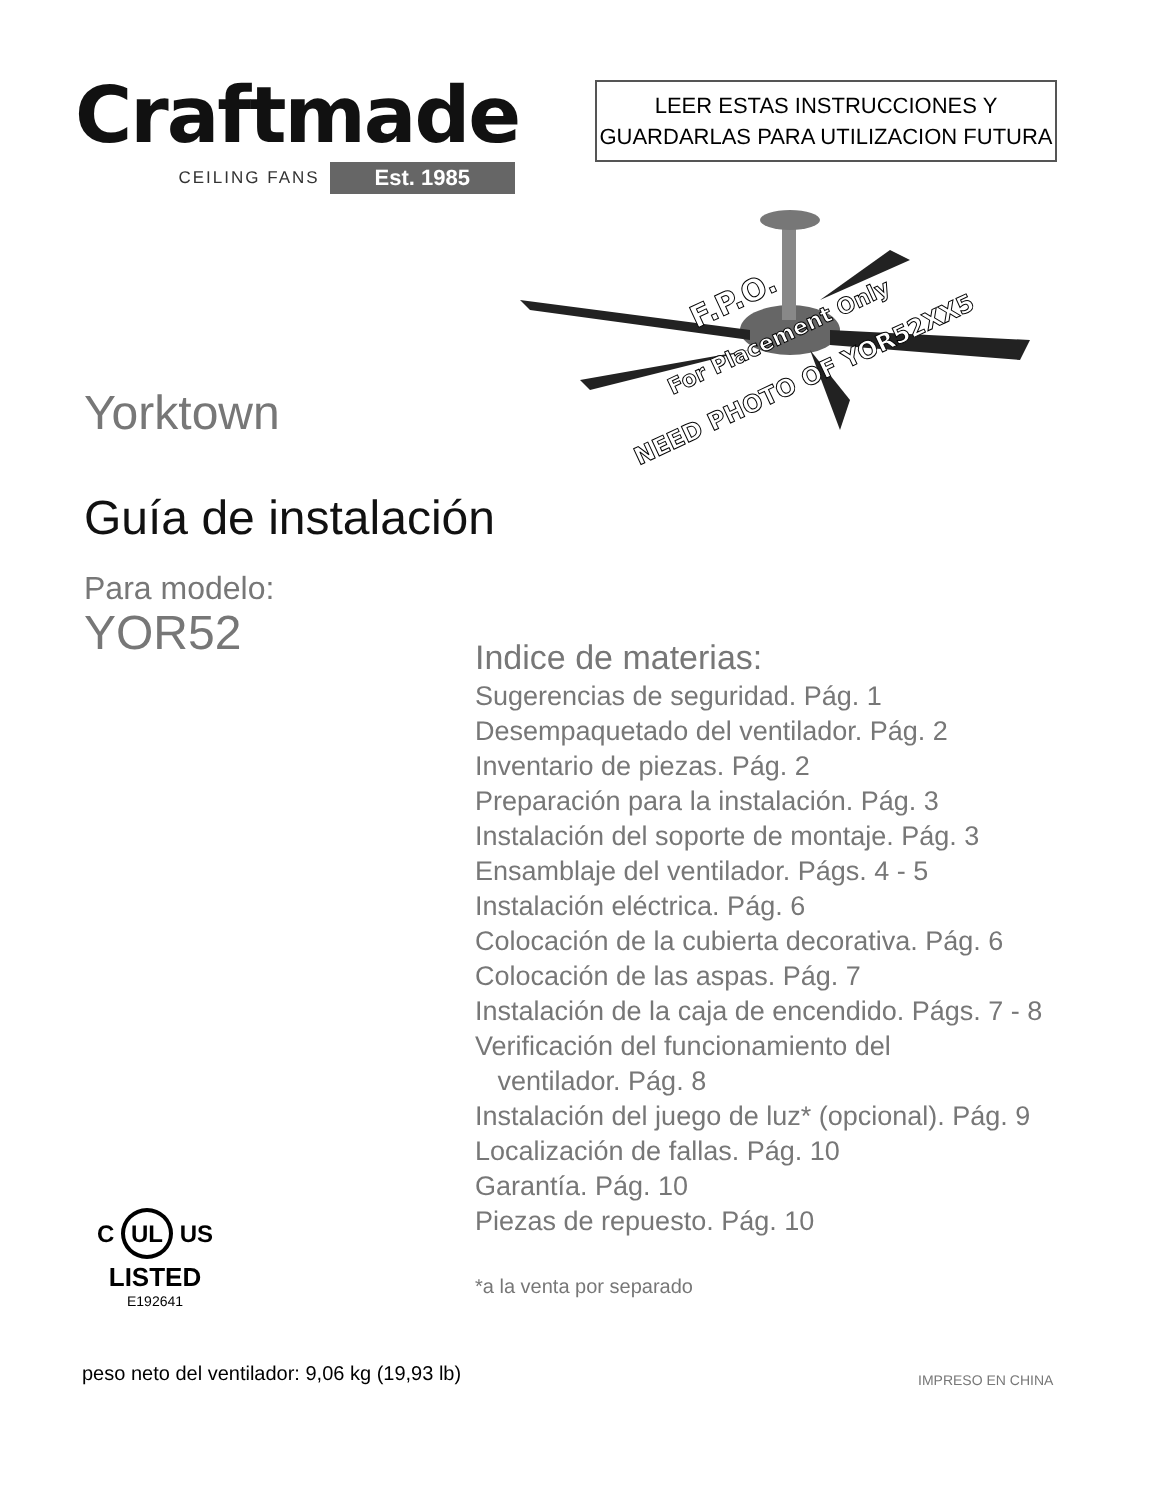Craftmade
CEILING FANS Est. 1985
LEER ESTAS INSTRUCCIONES Y
GUARDARLAS PARA UTILIZACION FUTURA
F.P.O.
For Placement Only
NEED PHOTO OF YOR52XX5
Yorktown
Guía de instalación
Para modelo:
YOR52
Indice de materias:
Sugerencias de seguridad. Pág. 1
Desempaquetado del ventilador. Pág. 2
Inventario de piezas. Pág. 2
Preparación para la instalación. Pág. 3
Instalación del soporte de montaje. Pág. 3
Ensamblaje del ventilador. Págs. 4 - 5
Instalación eléctrica. Pág. 6
Colocación de la cubierta decorativa. Pág. 6
Colocación de las aspas. Pág. 7
Instalación de la caja de encendido. Págs. 7 - 8
Verificación del funcionamiento del
ventilador. Pág. 8
Instalación del juego de luz* (opcional). Pág. 9
Localización de fallas. Pág. 10
Garantía. Pág. 10
Piezas de repuesto. Pág. 10
*a la venta por separado
C UL US
LISTED
E192641
peso neto del ventilador: 9,06 kg (19,93 lb)
IMPRESO EN CHINA